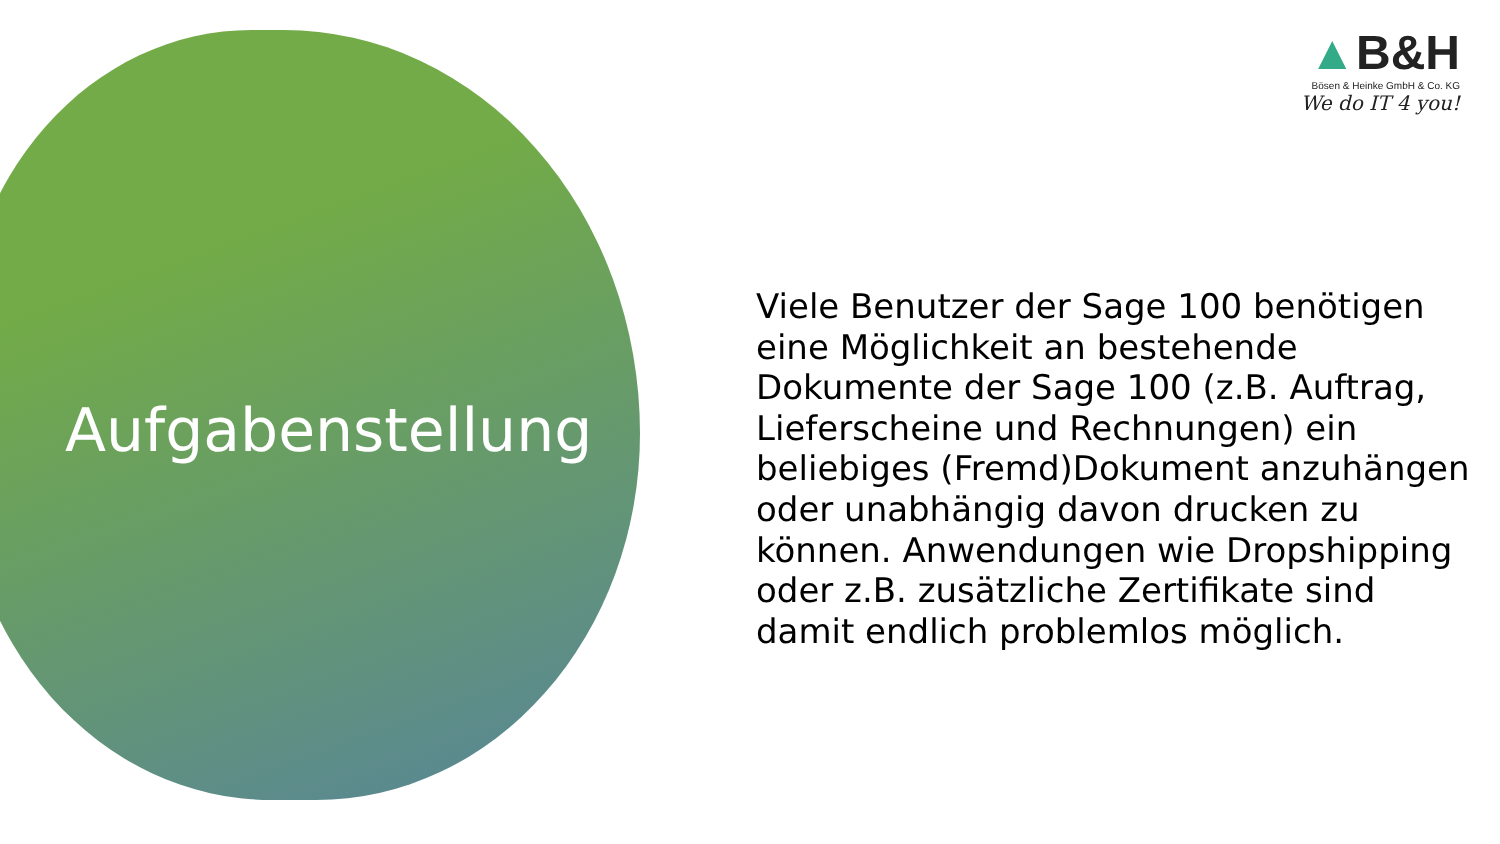Aufgabenstellung
▲B&H
Bösen & Heinke GmbH & Co. KG
We do IT 4 you!
Viele Benutzer der Sage 100 benötigen eine Möglichkeit an bestehende Dokumente der Sage 100 (z.B. Auftrag, Lieferscheine und Rechnungen) ein beliebiges (Fremd)Dokument anzuhängen oder unabhängig davon drucken zu können. Anwendungen wie Dropshipping oder z.B. zusätzliche Zertifikate sind damit endlich problemlos möglich.